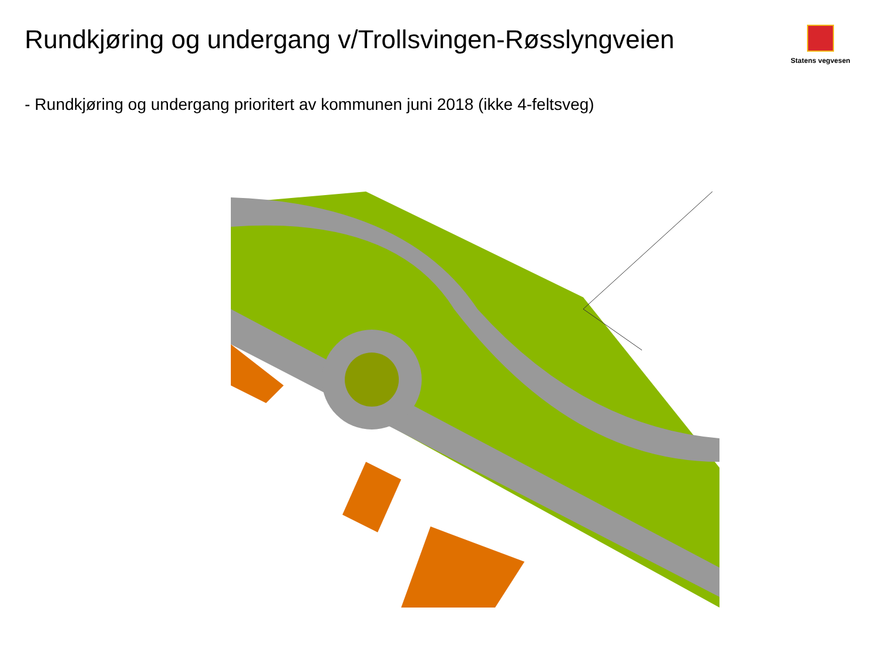Rundkjøring og undergang v/Trollsvingen-Røsslyngveien
Statens vegvesen
- Rundkjøring og undergang prioritert av kommunen juni 2018 (ikke 4-feltsveg)